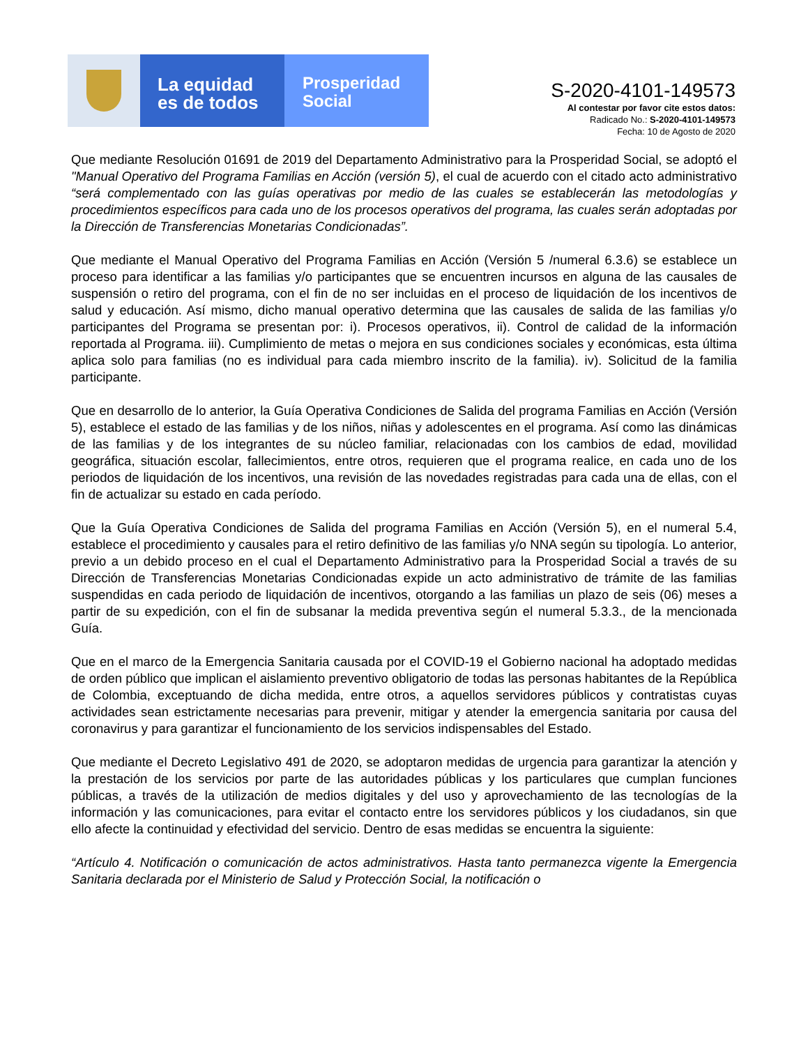La equidad
es de todos
Prosperidad
Social
S-2020-4101-149573
Al contestar por favor cite estos datos:
Radicado No.: S-2020-4101-149573
Fecha: 10 de Agosto de 2020
Que mediante Resolución 01691 de 2019 del Departamento Administrativo para la Prosperidad Social, se adoptó el "Manual Operativo del Programa Familias en Acción (versión 5), el cual de acuerdo con el citado acto administrativo “será complementado con las guías operativas por medio de las cuales se establecerán las metodologías y procedimientos específicos para cada uno de los procesos operativos del programa, las cuales serán adoptadas por la Dirección de Transferencias Monetarias Condicionadas”.
Que mediante el Manual Operativo del Programa Familias en Acción (Versión 5 /numeral 6.3.6) se establece un proceso para identificar a las familias y/o participantes que se encuentren incursos en alguna de las causales de suspensión o retiro del programa, con el fin de no ser incluidas en el proceso de liquidación de los incentivos de salud y educación. Así mismo, dicho manual operativo determina que las causales de salida de las familias y/o participantes del Programa se presentan por: i). Procesos operativos, ii). Control de calidad de la información reportada al Programa. iii). Cumplimiento de metas o mejora en sus condiciones sociales y económicas, esta última aplica solo para familias (no es individual para cada miembro inscrito de la familia). iv). Solicitud de la familia participante.
Que en desarrollo de lo anterior, la Guía Operativa Condiciones de Salida del programa Familias en Acción (Versión 5), establece el estado de las familias y de los niños, niñas y adolescentes en el programa. Así como las dinámicas de las familias y de los integrantes de su núcleo familiar, relacionadas con los cambios de edad, movilidad geográfica, situación escolar, fallecimientos, entre otros, requieren que el programa realice, en cada uno de los periodos de liquidación de los incentivos, una revisión de las novedades registradas para cada una de ellas, con el fin de actualizar su estado en cada período.
Que la Guía Operativa Condiciones de Salida del programa Familias en Acción (Versión 5), en el numeral 5.4, establece el procedimiento y causales para el retiro definitivo de las familias y/o NNA según su tipología. Lo anterior, previo a un debido proceso en el cual el Departamento Administrativo para la Prosperidad Social a través de su Dirección de Transferencias Monetarias Condicionadas expide un acto administrativo de trámite de las familias suspendidas en cada periodo de liquidación de incentivos, otorgando a las familias un plazo de seis (06) meses a partir de su expedición, con el fin de subsanar la medida preventiva según el numeral 5.3.3., de la mencionada Guía.
Que en el marco de la Emergencia Sanitaria causada por el COVID-19 el Gobierno nacional ha adoptado medidas de orden público que implican el aislamiento preventivo obligatorio de todas las personas habitantes de la República de Colombia, exceptuando de dicha medida, entre otros, a aquellos servidores públicos y contratistas cuyas actividades sean estrictamente necesarias para prevenir, mitigar y atender la emergencia sanitaria por causa del coronavirus y para garantizar el funcionamiento de los servicios indispensables del Estado.
Que mediante el Decreto Legislativo 491 de 2020, se adoptaron medidas de urgencia para garantizar la atención y la prestación de los servicios por parte de las autoridades públicas y los particulares que cumplan funciones públicas, a través de la utilización de medios digitales y del uso y aprovechamiento de las tecnologías de la información y las comunicaciones, para evitar el contacto entre los servidores públicos y los ciudadanos, sin que ello afecte la continuidad y efectividad del servicio. Dentro de esas medidas se encuentra la siguiente:
“Artículo 4. Notificación o comunicación de actos administrativos. Hasta tanto permanezca vigente la Emergencia Sanitaria declarada por el Ministerio de Salud y Protección Social, la notificación o